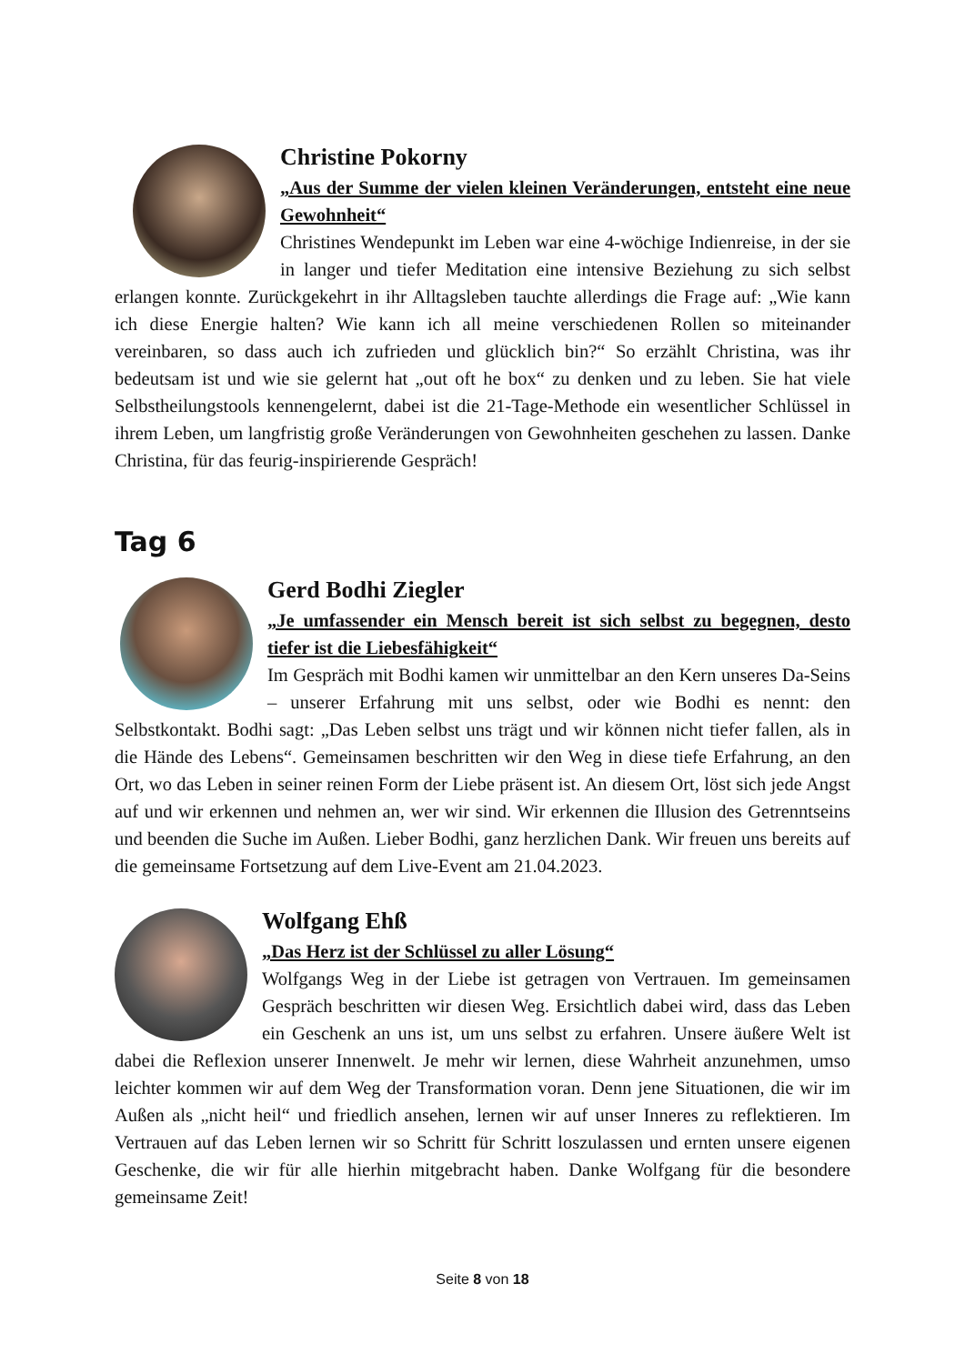Christine Pokorny
„Aus der Summe der vielen kleinen Veränderungen, entsteht eine neue Gewohnheit“
Christines Wendepunkt im Leben war eine 4-wöchige Indienreise, in der sie in langer und tiefer Meditation eine intensive Beziehung zu sich selbst erlangen konnte. Zurückgekehrt in ihr Alltagsleben tauchte allerdings die Frage auf: „Wie kann ich diese Energie halten? Wie kann ich all meine verschiedenen Rollen so miteinander vereinbaren, so dass auch ich zufrieden und glücklich bin?“ So erzählt Christina, was ihr bedeutsam ist und wie sie gelernt hat „out oft he box“ zu denken und zu leben. Sie hat viele Selbstheilungstools kennengelernt, dabei ist die 21-Tage-Methode ein wesentlicher Schlüssel in ihrem Leben, um langfristig große Veränderungen von Gewohnheiten geschehen zu lassen. Danke Christina, für das feurig-inspirierende Gespräch!
Tag 6
Gerd Bodhi Ziegler
„Je umfassender ein Mensch bereit ist sich selbst zu begegnen, desto tiefer ist die Liebesfähigkeit“
Im Gespräch mit Bodhi kamen wir unmittelbar an den Kern unseres Da-Seins – unserer Erfahrung mit uns selbst, oder wie Bodhi es nennt: den Selbstkontakt. Bodhi sagt: „Das Leben selbst uns trägt und wir können nicht tiefer fallen, als in die Hände des Lebens“. Gemeinsamen beschritten wir den Weg in diese tiefe Erfahrung, an den Ort, wo das Leben in seiner reinen Form der Liebe präsent ist. An diesem Ort, löst sich jede Angst auf und wir erkennen und nehmen an, wer wir sind. Wir erkennen die Illusion des Getrenntseins und beenden die Suche im Außen. Lieber Bodhi, ganz herzlichen Dank. Wir freuen uns bereits auf die gemeinsame Fortsetzung auf dem Live-Event am 21.04.2023.
Wolfgang Ehß
„Das Herz ist der Schlüssel zu aller Lösung“
Wolfgangs Weg in der Liebe ist getragen von Vertrauen. Im gemeinsamen Gespräch beschritten wir diesen Weg. Ersichtlich dabei wird, dass das Leben ein Geschenk an uns ist, um uns selbst zu erfahren. Unsere äußere Welt ist dabei die Reflexion unserer Innenwelt. Je mehr wir lernen, diese Wahrheit anzunehmen, umso leichter kommen wir auf dem Weg der Transformation voran. Denn jene Situationen, die wir im Außen als „nicht heil“ und friedlich ansehen, lernen wir auf unser Inneres zu reflektieren. Im Vertrauen auf das Leben lernen wir so Schritt für Schritt loszulassen und ernten unsere eigenen Geschenke, die wir für alle hierhin mitgebracht haben. Danke Wolfgang für die besondere gemeinsame Zeit!
Seite 8 von 18